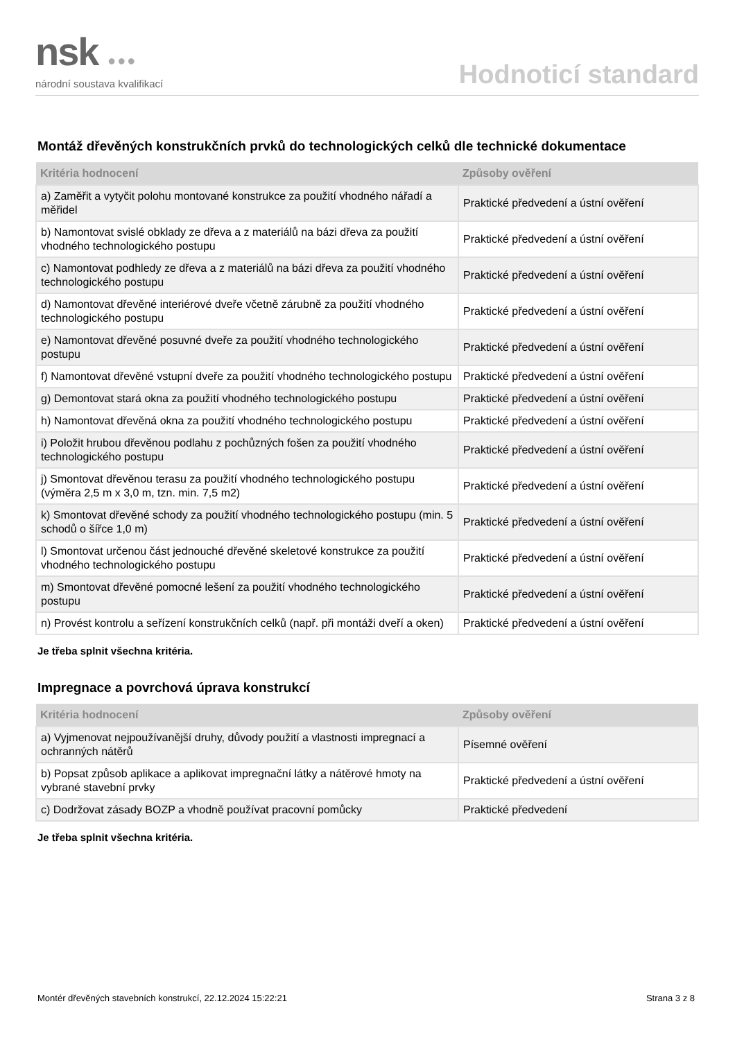nsk ●●●
národní soustava kvalifikací
Hodnoticí standard
Montáž dřevěných konstrukčních prvků do technologických celků dle technické dokumentace
| Kritéria hodnocení | Způsoby ověření |
| --- | --- |
| a) Zaměřit a vytyčit polohu montované konstrukce za použití vhodného nářadí a měřidel | Praktické předvedení a ústní ověření |
| b) Namontovat svislé obklady ze dřeva a z materiálů na bázi dřeva za použití vhodného technologického postupu | Praktické předvedení a ústní ověření |
| c) Namontovat podhledy ze dřeva a z materiálů na bázi dřeva za použití vhodného technologického postupu | Praktické předvedení a ústní ověření |
| d) Namontovat dřevěné interiérové dveře včetně zárubně za použití vhodného technologického postupu | Praktické předvedení a ústní ověření |
| e) Namontovat dřevěné posuvné dveře za použití vhodného technologického postupu | Praktické předvedení a ústní ověření |
| f) Namontovat dřevěné vstupní dveře za použití vhodného technologického postupu | Praktické předvedení a ústní ověření |
| g) Demontovat stará okna za použití vhodného technologického postupu | Praktické předvedení a ústní ověření |
| h) Namontovat dřevěná okna za použití vhodného technologického postupu | Praktické předvedení a ústní ověření |
| i) Položit hrubou dřevěnou podlahu z pochůzných fošen za použití vhodného technologického postupu | Praktické předvedení a ústní ověření |
| j) Smontovat dřevěnou terasu za použití vhodného technologického postupu (výměra 2,5 m x 3,0 m, tzn. min. 7,5 m2) | Praktické předvedení a ústní ověření |
| k) Smontovat dřevěné schody za použití vhodného technologického postupu (min. 5 schodů o šířce 1,0 m) | Praktické předvedení a ústní ověření |
| l) Smontovat určenou část jednouché dřevěné skeletové konstrukce za použití vhodného technologického postupu | Praktické předvedení a ústní ověření |
| m) Smontovat dřevěné pomocné lešení za použití vhodného technologického postupu | Praktické předvedení a ústní ověření |
| n) Provést kontrolu a seřízení konstrukčních celků (např. při montáži dveří a oken) | Praktické předvedení a ústní ověření |
Je třeba splnit všechna kritéria.
Impregnace a povrchová úprava konstrukcí
| Kritéria hodnocení | Způsoby ověření |
| --- | --- |
| a) Vyjmenovat nejpoužívanější druhy, důvody použití a vlastnosti impregnací a ochranných nátěrů | Písemné ověření |
| b) Popsat způsob aplikace a aplikovat impregnační látky a nátěrové hmoty na vybrané stavební prvky | Praktické předvedení a ústní ověření |
| c) Dodržovat zásady BOZP a vhodně používat pracovní pomůcky | Praktické předvedení |
Je třeba splnit všechna kritéria.
Montér dřevěných stavebních konstrukcí, 22.12.2024 15:22:21 Strana 3 z 8